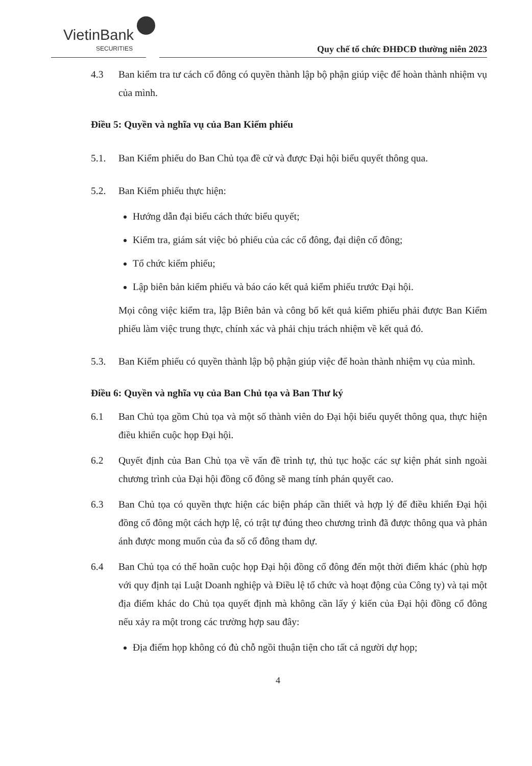VietinBank
SECURITIES
Quy chế tổ chức ĐHĐCĐ thường niên 2023
4.3 Ban kiểm tra tư cách cổ đông có quyền thành lập bộ phận giúp việc để hoàn thành nhiệm vụ của mình.
Điều 5: Quyền và nghĩa vụ của Ban Kiểm phiếu
5.1. Ban Kiểm phiếu do Ban Chủ tọa đề cử và được Đại hội biểu quyết thông qua.
5.2. Ban Kiểm phiếu thực hiện:
Hướng dẫn đại biểu cách thức biểu quyết;
Kiểm tra, giám sát việc bỏ phiếu của các cổ đông, đại diện cổ đông;
Tổ chức kiểm phiếu;
Lập biên bản kiểm phiếu và báo cáo kết quả kiểm phiếu trước Đại hội.
Mọi công việc kiểm tra, lập Biên bản và công bố kết quả kiểm phiếu phải được Ban Kiểm phiếu làm việc trung thực, chính xác và phải chịu trách nhiệm về kết quả đó.
5.3. Ban Kiểm phiếu có quyền thành lập bộ phận giúp việc để hoàn thành nhiệm vụ của mình.
Điều 6: Quyền và nghĩa vụ của Ban Chủ tọa và Ban Thư ký
6.1 Ban Chủ tọa gồm Chủ tọa và một số thành viên do Đại hội biểu quyết thông qua, thực hiện điều khiển cuộc họp Đại hội.
6.2 Quyết định của Ban Chủ tọa về vấn đề trình tự, thủ tục hoặc các sự kiện phát sinh ngoài chương trình của Đại hội đồng cổ đông sẽ mang tính phán quyết cao.
6.3 Ban Chủ tọa có quyền thực hiện các biện pháp cần thiết và hợp lý để điều khiển Đại hội đồng cổ đông một cách hợp lệ, có trật tự đúng theo chương trình đã được thông qua và phản ánh được mong muốn của đa số cổ đông tham dự.
6.4 Ban Chủ tọa có thể hoãn cuộc họp Đại hội đồng cổ đông đến một thời điểm khác (phù hợp với quy định tại Luật Doanh nghiệp và Điều lệ tổ chức và hoạt động của Công ty) và tại một địa điểm khác do Chủ tọa quyết định mà không cần lấy ý kiến của Đại hội đồng cổ đông nếu xảy ra một trong các trường hợp sau đây:
Địa điểm họp không có đủ chỗ ngồi thuận tiện cho tất cả người dự họp;
4